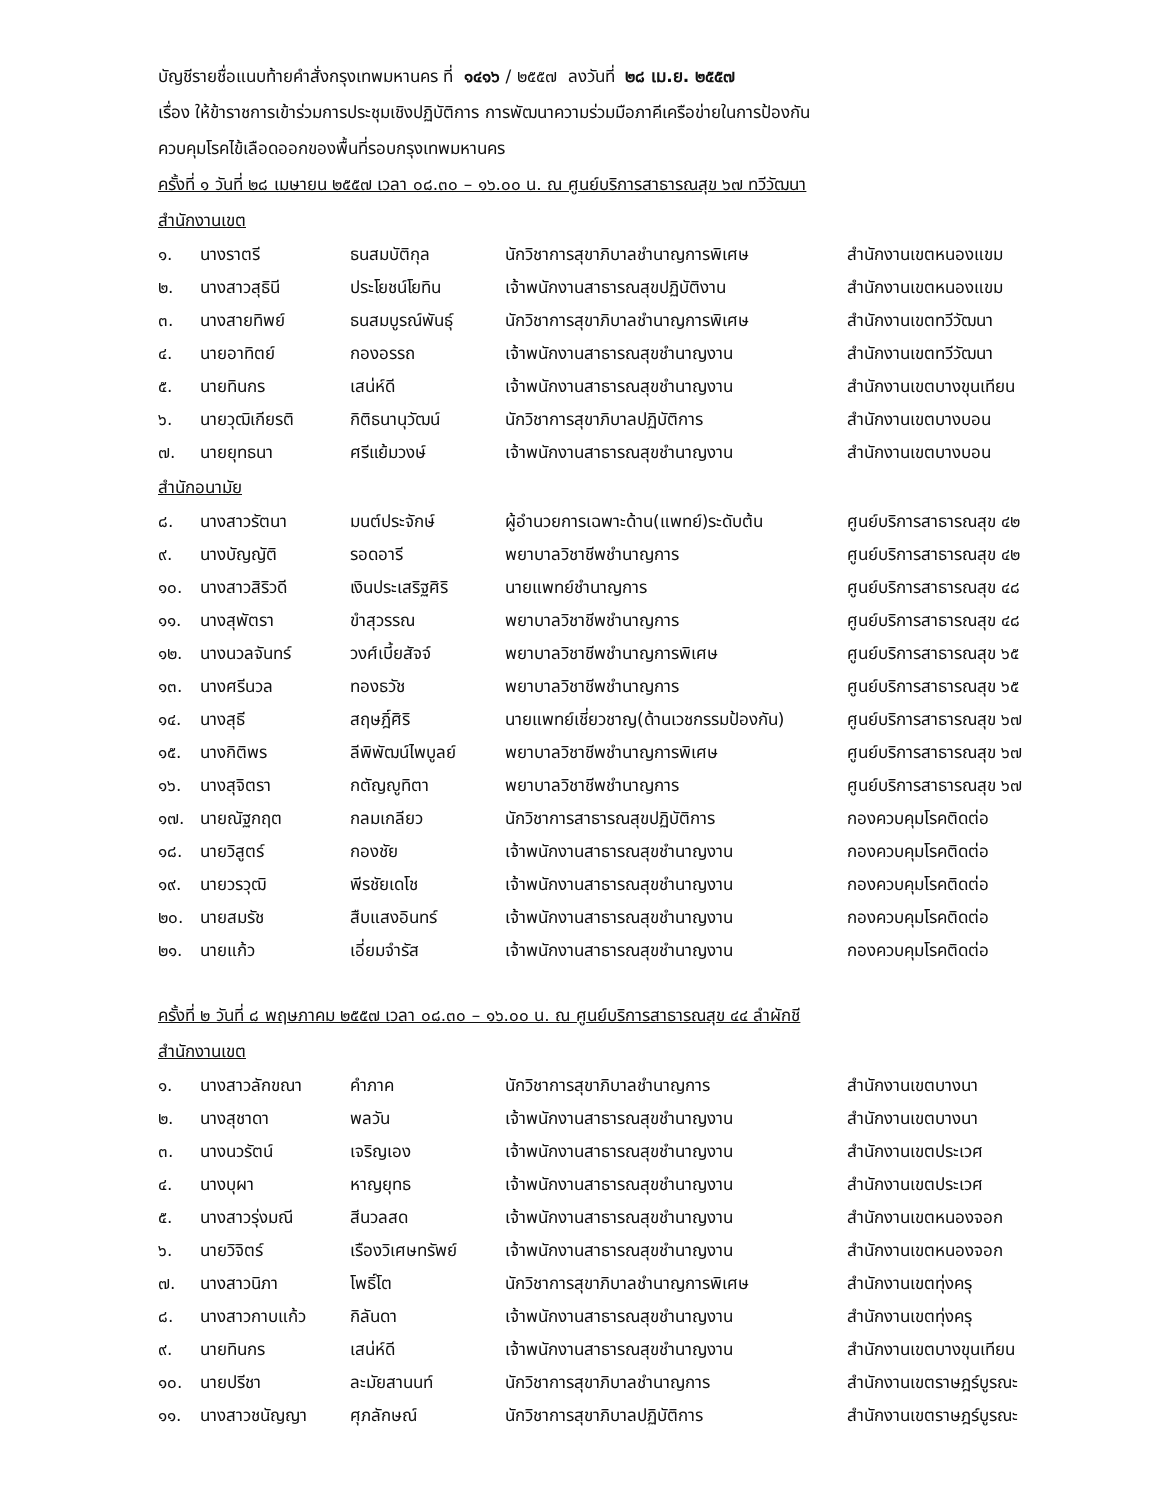บัญชีรายชื่อแนบท้ายคำสั่งกรุงเทพมหานคร ที่ ๑๔๑๖ / ๒๕๕๗ ลงวันที่ ๒๘ เม.ย. ๒๕๕๗
เรื่อง ให้ข้าราชการเข้าร่วมการประชุมเชิงปฏิบัติการ การพัฒนาความร่วมมือภาคีเครือข่ายในการป้องกัน
ควบคุมโรคไข้เลือดออกของพื้นที่รอบกรุงเทพมหานคร
ครั้งที่ ๑ วันที่ ๒๘ เมษายน ๒๕๕๗ เวลา ๐๘.๓๐ – ๑๖.๐๐ น. ณ ศูนย์บริการสาธารณสุข ๖๗ ทวีวัฒนา
สำนักงานเขต
| ๑. | นางราตรี | ธนสมบัติกุล | นักวิชาการสุขาภิบาลชำนาญการพิเศษ | สำนักงานเขตหนองแขม |
| ๒. | นางสาวสุธินี | ประโยชน์โยทิน | เจ้าพนักงานสาธารณสุขปฏิบัติงาน | สำนักงานเขตหนองแขม |
| ๓. | นางสายทิพย์ | ธนสมบูรณ์พันธุ์ | นักวิชาการสุขาภิบาลชำนาญการพิเศษ | สำนักงานเขตทวีวัฒนา |
| ๔. | นายอาทิตย์ | กองอรรถ | เจ้าพนักงานสาธารณสุขชำนาญงาน | สำนักงานเขตทวีวัฒนา |
| ๕. | นายทินกร | เสน่ห์ดี | เจ้าพนักงานสาธารณสุขชำนาญงาน | สำนักงานเขตบางขุนเทียน |
| ๖. | นายวุฒิเกียรติ | กิติธนานุวัฒน์ | นักวิชาการสุขาภิบาลปฏิบัติการ | สำนักงานเขตบางบอน |
| ๗. | นายยุทธนา | ศรีแย้มวงษ์ | เจ้าพนักงานสาธารณสุขชำนาญงาน | สำนักงานเขตบางบอน |
สำนักอนามัย
| ๘. | นางสาวรัตนา | มนต์ประจักษ์ | ผู้อำนวยการเฉพาะด้าน(แพทย์)ระดับต้น | ศูนย์บริการสาธารณสุข ๔๒ |
| ๙. | นางบัญญัติ | รอดอารี | พยาบาลวิชาชีพชำนาญการ | ศูนย์บริการสาธารณสุข ๔๒ |
| ๑๐. | นางสาวสิริวดี | เงินประเสริฐศิริ | นายแพทย์ชำนาญการ | ศูนย์บริการสาธารณสุข ๔๘ |
| ๑๑. | นางสุพัตรา | ขำสุวรรณ | พยาบาลวิชาชีพชำนาญการ | ศูนย์บริการสาธารณสุข ๔๘ |
| ๑๒. | นางนวลจันทร์ | วงศ์เบี้ยสัจจ์ | พยาบาลวิชาชีพชำนาญการพิเศษ | ศูนย์บริการสาธารณสุข ๖๕ |
| ๑๓. | นางศรีนวล | ทองธวัช | พยาบาลวิชาชีพชำนาญการ | ศูนย์บริการสาธารณสุข ๖๕ |
| ๑๔. | นางสุธี | สฤษฎิ์ศิริ | นายแพทย์เชี่ยวชาญ(ด้านเวชกรรมป้องกัน) | ศูนย์บริการสาธารณสุข ๖๗ |
| ๑๕. | นางกิติพร | ลีพิพัฒน์ไพบูลย์ | พยาบาลวิชาชีพชำนาญการพิเศษ | ศูนย์บริการสาธารณสุข ๖๗ |
| ๑๖. | นางสุจิตรา | กตัญญูทิตา | พยาบาลวิชาชีพชำนาญการ | ศูนย์บริการสาธารณสุข ๖๗ |
| ๑๗. | นายณัฐกฤต | กลมเกลียว | นักวิชาการสาธารณสุขปฏิบัติการ | กองควบคุมโรคติดต่อ |
| ๑๘. | นายวิสูตร์ | กองชัย | เจ้าพนักงานสาธารณสุขชำนาญงาน | กองควบคุมโรคติดต่อ |
| ๑๙. | นายวรวุฒิ | พีรชัยเดโช | เจ้าพนักงานสาธารณสุขชำนาญงาน | กองควบคุมโรคติดต่อ |
| ๒๐. | นายสมรัช | สืบแสงอินทร์ | เจ้าพนักงานสาธารณสุขชำนาญงาน | กองควบคุมโรคติดต่อ |
| ๒๑. | นายแก้ว | เอี่ยมจำรัส | เจ้าพนักงานสาธารณสุขชำนาญงาน | กองควบคุมโรคติดต่อ |
ครั้งที่ ๒ วันที่ ๘ พฤษภาคม ๒๕๕๗ เวลา ๐๘.๓๐ – ๑๖.๐๐ น. ณ ศูนย์บริการสาธารณสุข ๔๔ ลำผักชี
สำนักงานเขต
| ๑. | นางสาวลักขณา | คำภาค | นักวิชาการสุขาภิบาลชำนาญการ | สำนักงานเขตบางนา |
| ๒. | นางสุชาดา | พลวัน | เจ้าพนักงานสาธารณสุขชำนาญงาน | สำนักงานเขตบางนา |
| ๓. | นางนวรัตน์ | เจริญเอง | เจ้าพนักงานสาธารณสุขชำนาญงาน | สำนักงานเขตประเวศ |
| ๔. | นางบุผา | หาญยุทธ | เจ้าพนักงานสาธารณสุขชำนาญงาน | สำนักงานเขตประเวศ |
| ๕. | นางสาวรุ่งมณี | สีนวลสด | เจ้าพนักงานสาธารณสุขชำนาญงาน | สำนักงานเขตหนองจอก |
| ๖. | นายวิจิตร์ | เรืองวิเศษทรัพย์ | เจ้าพนักงานสาธารณสุขชำนาญงาน | สำนักงานเขตหนองจอก |
| ๗. | นางสาวนิภา | โพธิ์โต | นักวิชาการสุขาภิบาลชำนาญการพิเศษ | สำนักงานเขตทุ่งครุ |
| ๘. | นางสาวกาบแก้ว | กิลันดา | เจ้าพนักงานสาธารณสุขชำนาญงาน | สำนักงานเขตทุ่งครุ |
| ๙. | นายทินกร | เสน่ห์ดี | เจ้าพนักงานสาธารณสุขชำนาญงาน | สำนักงานเขตบางขุนเทียน |
| ๑๐. | นายปรีชา | ละมัยสานนท์ | นักวิชาการสุขาภิบาลชำนาญการ | สำนักงานเขตราษฎร์บูรณะ |
| ๑๑. | นางสาวชนัญญา | ศุภลักษณ์ | นักวิชาการสุขาภิบาลปฏิบัติการ | สำนักงานเขตราษฎร์บูรณะ |